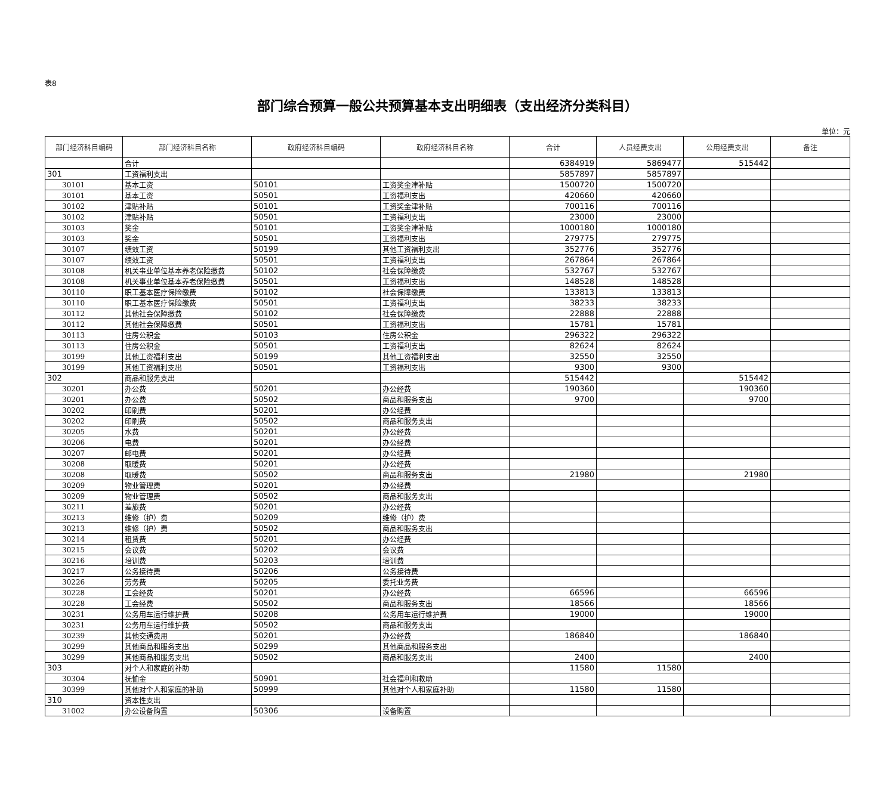表8
部门综合预算一般公共预算基本支出明细表（支出经济分类科目）
单位：元
| 部门经济科目编码 | 部门经济科目名称 | 政府经济科目编码 | 政府经济科目名称 | 合计 | 人员经费支出 | 公用经费支出 | 备注 |
| --- | --- | --- | --- | --- | --- | --- | --- |
| | 合计 | | | 6384919 | 5869477 | 515442 | |
| 301 | 工资福利支出 | | | 5857897 | 5857897 | | |
| 30101 | 基本工资 | 50101 | 工资奖金津补贴 | 1500720 | 1500720 | | |
| 30101 | 基本工资 | 50501 | 工资福利支出 | 420660 | 420660 | | |
| 30102 | 津贴补贴 | 50101 | 工资奖金津补贴 | 700116 | 700116 | | |
| 30102 | 津贴补贴 | 50501 | 工资福利支出 | 23000 | 23000 | | |
| 30103 | 奖金 | 50101 | 工资奖金津补贴 | 1000180 | 1000180 | | |
| 30103 | 奖金 | 50501 | 工资福利支出 | 279775 | 279775 | | |
| 30107 | 绩效工资 | 50199 | 其他工资福利支出 | 352776 | 352776 | | |
| 30107 | 绩效工资 | 50501 | 工资福利支出 | 267864 | 267864 | | |
| 30108 | 机关事业单位基本养老保险缴费 | 50102 | 社会保障缴费 | 532767 | 532767 | | |
| 30108 | 机关事业单位基本养老保险缴费 | 50501 | 工资福利支出 | 148528 | 148528 | | |
| 30110 | 职工基本医疗保险缴费 | 50102 | 社会保障缴费 | 133813 | 133813 | | |
| 30110 | 职工基本医疗保险缴费 | 50501 | 工资福利支出 | 38233 | 38233 | | |
| 30112 | 其他社会保障缴费 | 50102 | 社会保障缴费 | 22888 | 22888 | | |
| 30112 | 其他社会保障缴费 | 50501 | 工资福利支出 | 15781 | 15781 | | |
| 30113 | 住房公积金 | 50103 | 住房公积金 | 296322 | 296322 | | |
| 30113 | 住房公积金 | 50501 | 工资福利支出 | 82624 | 82624 | | |
| 30199 | 其他工资福利支出 | 50199 | 其他工资福利支出 | 32550 | 32550 | | |
| 30199 | 其他工资福利支出 | 50501 | 工资福利支出 | 9300 | 9300 | | |
| 302 | 商品和服务支出 | | | 515442 | | 515442 | |
| 30201 | 办公费 | 50201 | 办公经费 | 190360 | | 190360 | |
| 30201 | 办公费 | 50502 | 商品和服务支出 | 9700 | | 9700 | |
| 30202 | 印刷费 | 50201 | 办公经费 | | | | |
| 30202 | 印刷费 | 50502 | 商品和服务支出 | | | | |
| 30205 | 水费 | 50201 | 办公经费 | | | | |
| 30206 | 电费 | 50201 | 办公经费 | | | | |
| 30207 | 邮电费 | 50201 | 办公经费 | | | | |
| 30208 | 取暖费 | 50201 | 办公经费 | | | | |
| 30208 | 取暖费 | 50502 | 商品和服务支出 | 21980 | | 21980 | |
| 30209 | 物业管理费 | 50201 | 办公经费 | | | | |
| 30209 | 物业管理费 | 50502 | 商品和服务支出 | | | | |
| 30211 | 差旅费 | 50201 | 办公经费 | | | | |
| 30213 | 维修（护）费 | 50209 | 维修（护）费 | | | | |
| 30213 | 维修（护）费 | 50502 | 商品和服务支出 | | | | |
| 30214 | 租赁费 | 50201 | 办公经费 | | | | |
| 30215 | 会议费 | 50202 | 会议费 | | | | |
| 30216 | 培训费 | 50203 | 培训费 | | | | |
| 30217 | 公务接待费 | 50206 | 公务接待费 | | | | |
| 30226 | 劳务费 | 50205 | 委托业务费 | | | | |
| 30228 | 工会经费 | 50201 | 办公经费 | 66596 | | 66596 | |
| 30228 | 工会经费 | 50502 | 商品和服务支出 | 18566 | | 18566 | |
| 30231 | 公务用车运行维护费 | 50208 | 公务用车运行维护费 | 19000 | | 19000 | |
| 30231 | 公务用车运行维护费 | 50502 | 商品和服务支出 | | | | |
| 30239 | 其他交通费用 | 50201 | 办公经费 | 186840 | | 186840 | |
| 30299 | 其他商品和服务支出 | 50299 | 其他商品和服务支出 | | | | |
| 30299 | 其他商品和服务支出 | 50502 | 商品和服务支出 | 2400 | | 2400 | |
| 303 | 对个人和家庭的补助 | | | 11580 | 11580 | | |
| 30304 | 抚恤金 | 50901 | 社会福利和救助 | | | | |
| 30399 | 其他对个人和家庭的补助 | 50999 | 其他对个人和家庭补助 | 11580 | 11580 | | |
| 310 | 资本性支出 | | | | | | |
| 31002 | 办公设备购置 | 50306 | 设备购置 | | | | |